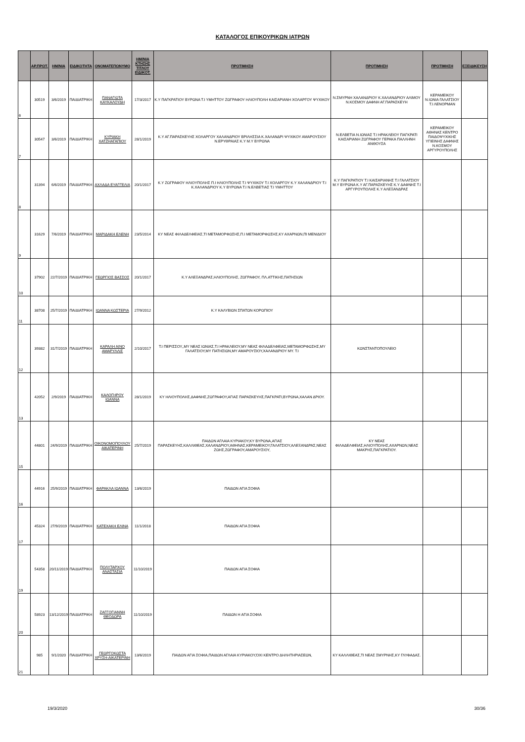ΚΑΤΑΛΟΓΟΣ ΕΠΙΚΟΥΡΙΚΩΝ ΙΑΤΡΩΝ
| | ΑΡ.ΠΡΩΤ. | ΗΜ/ΝΙΑ | ΕΙΔΙΚΟΤΗΤΑ | ΟΝΟΜΑΤΕΠΩΝΥΜΟ | ΗΜ/ΝΙΑ ΚΤΗΣΗΣ ΤΙΤΛΟΥ ΕΙΔΙΚΟΤ. | ΠΡΟΤΙΜΗΣΗ | ΠΡΟΤΙΜΗΣΗ | ΠΡΟΤΙΜΗΣΗ | ΕΞΕΙΔΙΚΕΥΣΗ |
| --- | --- | --- | --- | --- | --- | --- | --- | --- | --- |
| 6 | 30519 | 3/6/2019 | ΠΑΙΔΙΑΤΡΙΚΗ | ΠΑΝΑΓΙΩΤΑ ΚΑΥΚΑΛΟΥΔΗ | 17/3/2017 | Κ.Υ ΠΑΓΚΡΑΤΙΟΥ ΒΥΡΩΝΑ Τ.Ι ΥΜΗΤΤΟΥ ΖΩΓΡΑΦΟΥ ΗΛΙΟΥΠΟΛΗ ΚΑΙΣΑΡΙΑΝΗ ΧΟΛΑΡΓΟΥ ΨΥΧΙΚΟΥ | Ν.ΣΜΥΡΝΗ ΧΑΛΑΝΔΡΙΟΥ Κ.ΧΑΛΑΝΔΡΙΟΥ ΑΛΙΜΟΥ Ν.ΚΟΣΜΟΥ ΔΑΦΝΗ ΑΓ.ΠΑΡΑΣΚΕΥΗ | ΚΕΡΑΜΕΙΚΟΥ Ν.ΙΩΝΙΑ ΓΑΛΑΤΣΙΟΥ Τ.Ι ΛΕΝΟΡΜΑΝ | |
| 7 | 30547 | 3/6/2019 | ΠΑΙΔΙΑΤΡΙΚΗ | ΚΥΡΙΑΚΗ ΧΑΤΖΗΑΓΑΠΙΟΥ | 28/1/2019 | Κ.Υ ΑΓ.ΠΑΡΑΣΚΕΥΗΣ ΧΟΛΑΡΓΟΥ ΧΑΛΑΝΔΡΙΟΥ ΒΡΙΛΗΣΣΙΑ Κ.ΧΑΛΑΝΔΡΙ ΨΥΧΙΚΟΥ ΑΜΑΡΟΥΣΙΟΥ Ν.ΕΡΥΘΡΑΙΑΣ Κ.Υ Μ.Υ ΒΥΡΩΝΑ | Ν.ΕΛΒΕΤΙΑ Ν.ΙΩΝΙΑΣ Τ.Ι ΗΡΑΚΛΕΙΟΥ ΠΑΓΚΡΑΤΙ ΚΑΙΣΑΡΙΑΝΗ ΖΩΓΡΑΦΟΥ ΓΕΡΑΚΑ ΠΑΛΛΗΝΗ ΑΝΘΟΥΣΑ | ΚΕΡΑΜΕΙΚΟΥ ΑΘΗΝΑΣ ΚΕΝΤΡΟ ΠΑΙΔΟΨΥΧΙΚΗΣ ΥΓΙΕΙΝΗΣ ΔΑΦΝΗΣ Ν.ΚΟΣΜΟΥ ΑΡΓΥΡΟΥΠΟΛΗΣ | |
| 8 | 31394 | 6/6/2019 | ΠΑΙΔΙΑΤΡΙΚΗ | ΑΧΛΑΔΑ ΕΥΑΓΓΕΛΙΑ | 20/1/2017 | Κ.Υ ΖΩΓΡΑΦΟΥ ΗΛΙΟΥΠΟΛΗΣ Π.Ι ΗΛΙΟΥΠΟΛΗΣ Τ.Ι ΨΥΧΙΚΟΥ Τ.Ι ΧΟΛΑΡΓΟΥ Κ.Υ ΧΑΛΑΝΔΡΙΟΥ Τ.Ι Κ.ΧΑΛΑΝΔΡΙΟΥ Κ.Υ ΒΥΡΩΝΑ Τ.Ι Ν.ΕΛΒΕΤΙΑΣ Τ.Ι ΥΜΗΤΤΟΥ | Κ.Υ ΠΑΓΚΡΑΤΙΟΥ Τ.Ι ΚΑΙΣΑΡΙΑΝΗΣ Τ.Ι ΓΑΛΑΤΣΙΟΥ Μ.Υ ΒΥΡΩΝΑ Κ.Υ ΑΓ.ΠΑΡΑΣΚΕΥΗΣ Κ.Υ ΔΑΦΝΗΣ Τ.Ι ΑΡΓΥΡΟΥΠΟΛΗΣ Κ.Υ ΑΛΕΞΑΝΔΡΑΣ | | |
| 9 | 31629 | 7/6/2019 | ΠΑΙΔΙΑΤΡΙΚΗ | ΜΑΡΙΔΑΚΗ ΕΛΕΝΗ | 23/5/2014 | ΚΥ ΝΕΑΣ ΦΙΛΑΔΕΛΦΕΙΑΣ,ΤΙ ΜΕΤΑΜΟΡΦΩΣΗΣ,Π.Ι ΜΕΤΑΜΟΡΦΩΣΗΣ,ΚΥ ΑΧΑΡΝΩΝ,ΠΙ ΜΕΝΙΔΙΟΥ | | | |
| 10 | 37902 | 22/7/2019 | ΠΑΙΔΙΑΤΡΙΚΗ | ΓΕΩΡΓΙΟΣ ΒΑΣΣΟΣ | 20/1/2017 | Κ.Υ ΑΛΕΞΑΝΔΡΑΣ,ΗΛΙΟΥΠΟΛΗΣ, ΖΩΓΡΑΦΟΥ, ΠΛ.ΑΤΤΙΚΗΣ,ΠΑΤΗΣΙΩΝ | | | |
| 11 | 38708 | 25/7/2019 | ΠΑΙΔΙΑΤΡΙΚΗ | ΙΩΑΝΝΑ ΚΩΣΤΕΡΙΑ | 27/9/2012 | Κ.Υ ΚΑΛΥΒΙΩΝ ΣΠΑΤΩΝ ΚΟΡΩΠΙΟΥ | | | |
| 12 | 39382 | 31/7/2019 | ΠΑΙΔΙΑΤΡΙΚΗ | ΚΑΡΑΛΗ ΑΙΝΟ ΑΜΑΡΥΛΛΙΣ | 2/10/2017 | Τ.Ι ΠΕΡΙΣΣΟΥ,,ΜΥ ΝΕΑΣ ΙΩΝΙΑΣ,Τ.Ι ΗΡΑΚΛΕΙΟΥ,ΜΥ ΝΕΑΣ ΦΙΛΑΔΕΛΦΕΙΑΣ,ΜΕΤΑΜΟΡΦΩΣΗΣ,ΜΥ ΓΑΛΑΤΣΙΟΥ,ΜΥ ΠΑΤΗΣΙΩΝ,ΜΥ ΑΜΑΡΟΥΣΙΟΥ,ΧΑΛΑΝΔΡΙΟΥ ΜΥ. Τ.Ι | ΚΩΝΣΤΑΝΤΟΠΟΥΛΕΙΟ | | |
| 13 | 42052 | 2/9/2019 | ΠΑΙΔΙΑΤΡΙΚΗ | ΚΑΛΟΓΗΡΟΥ ΙΩΑΝΝΑ | 28/1/2019 | ΚΥ ΗΛΙΟΥΠΟΛΗΣ,ΔΑΦΝΗΣ,ΖΩΓΡΑΦΟΥ,ΑΓΙΑΣ ΠΑΡΑΣΚΕΥΗΣ,ΠΑΓΚΡΑΤΙ,ΒΥΡΩΝΑ,ΧΑΛΑΝ ΔΡΙΟΥ. | | | |
| 15 | 44801 | 24/9/2019 | ΠΑΙΔΙΑΤΡΙΚΗ | ΟΙΚΟΝΟΜΟΠΟΥΛΟΥ ΑΙΚΑΤΕΡΙΝΗ | 25/7/2019 | ΠΑΙΔΩΝ ΑΓΛΑΙΑ ΚΥΡΙΑΚΟΥ,ΚΥ ΒΥΡΩΝΑ,ΑΓΙΑΣ ΠΑΡΑΣΚΕΥΗΣ,ΚΑΛΛΙΘΕΑΣ,ΧΑΛΑΝΔΡΙΟΥ,ΑΘΗΝΑΣ,ΚΕΡΑΜΕΙΚΟΥ,ΓΑΛΑΤΣΙΟΥ,ΑΛΕΞΑΝΔΡΑΣ,ΝΕΑΣ ΖΩΗΣ,ΖΩΓΡΑΦΟΥ,ΑΜΑΡΟΥΣΙΟΥ, | ΚΥ ΝΕΑΣ ΦΙΛΑΔΕΛΦΕΙΑΣ,ΗΛΙΟΥΠΟΛΗΣ,ΑΧΑΡΝΩΝ,ΝΕΑΣ ΜΑΚΡΗΣ,ΠΑΓΚΡΑΤΙΟΥ. | | |
| 16 | 44916 | 25/9/2019 | ΠΑΙΔΙΑΤΡΙΚΗ | ΦΑΡΑΚΛΑ ΙΩΑΝΝΑ | 13/6/2019 | ΠΑΙΔΩΝ ΑΓΙΑ ΣΟΦΙΑ | | | |
| 17 | 45324 | 27/9/2019 | ΠΑΙΔΙΑΤΡΙΚΗ | ΚΑΤΕΧΑΚΗ ΕΛΙΝΑ | 11/1/2018 | ΠΑΙΔΩΝ ΑΓΙΑ ΣΟΦΙΑ | | | |
| 19 | 54358 | 20/11/2019 | ΠΑΙΔΙΑΤΡΙΚΗ | ΠΟΛΥΤΑΡΧΟΥ ΑΝΑΣΤΑΣΙΑ | 11/10/2019 | ΠΑΙΔΩΝ ΑΓΙΑ ΣΟΦΙΑ | | | |
| 20 | 58923 | 13/12/2019 | ΠΑΙΔΙΑΤΡΙΚΗ | ΖΑΓΓΟΓΙΑΝΝΗ ΘΕΟΔΩΡΑ | 11/10/2019 | ΠΑΙΔΩΝ Η ΑΓΙΑ ΣΟΦΙΑ | | | |
| 21 | 985 | 9/1/2020 | ΠΑΙΔΙΑΤΡΙΚΗ | ΓΕΩΡΓΟΚΩΣΤΑ ΧΡΥΣΗ-ΑΙΚΑΤΕΡΙΝΗ | 13/6/2019 | ΠΑΙΔΩΝ ΑΓΙΑ ΣΟΦΙΑ,ΠΑΙΔΩΝ ΑΓΛΑΙΑ ΚΥΡΙΑΚΟΥ,ΌΧΙ ΚΕΝΤΡΟ ΔΗΛΗΤΗΡΙΑΣΕΩΝ, | ΚΥ ΚΑΛΛΙΘΕΑΣ,ΤΙ ΝΕΑΣ ΣΜΥΡΝΗΣ,ΚΥ ΓΛΥΦΑΔΑΣ. | | |
19/3/2020 30/36